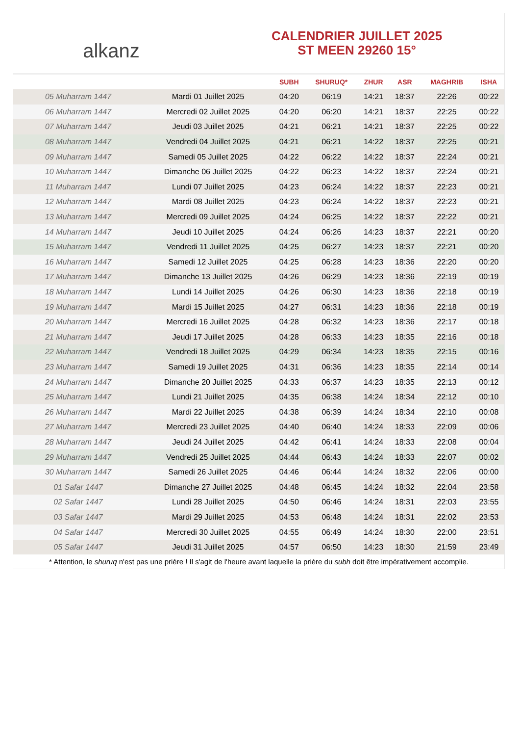alkanz
CALENDRIER JUILLET 2025
ST MEEN 29260 15°
| | | SUBH | SHURUQ* | ZHUR | ASR | MAGHRIB | ISHA |
| --- | --- | --- | --- | --- | --- | --- | --- |
| 05 Muharram 1447 | Mardi 01 Juillet 2025 | 04:20 | 06:19 | 14:21 | 18:37 | 22:26 | 00:22 |
| 06 Muharram 1447 | Mercredi 02 Juillet 2025 | 04:20 | 06:20 | 14:21 | 18:37 | 22:25 | 00:22 |
| 07 Muharram 1447 | Jeudi 03 Juillet 2025 | 04:21 | 06:21 | 14:21 | 18:37 | 22:25 | 00:22 |
| 08 Muharram 1447 | Vendredi 04 Juillet 2025 | 04:21 | 06:21 | 14:22 | 18:37 | 22:25 | 00:21 |
| 09 Muharram 1447 | Samedi 05 Juillet 2025 | 04:22 | 06:22 | 14:22 | 18:37 | 22:24 | 00:21 |
| 10 Muharram 1447 | Dimanche 06 Juillet 2025 | 04:22 | 06:23 | 14:22 | 18:37 | 22:24 | 00:21 |
| 11 Muharram 1447 | Lundi 07 Juillet 2025 | 04:23 | 06:24 | 14:22 | 18:37 | 22:23 | 00:21 |
| 12 Muharram 1447 | Mardi 08 Juillet 2025 | 04:23 | 06:24 | 14:22 | 18:37 | 22:23 | 00:21 |
| 13 Muharram 1447 | Mercredi 09 Juillet 2025 | 04:24 | 06:25 | 14:22 | 18:37 | 22:22 | 00:21 |
| 14 Muharram 1447 | Jeudi 10 Juillet 2025 | 04:24 | 06:26 | 14:23 | 18:37 | 22:21 | 00:20 |
| 15 Muharram 1447 | Vendredi 11 Juillet 2025 | 04:25 | 06:27 | 14:23 | 18:37 | 22:21 | 00:20 |
| 16 Muharram 1447 | Samedi 12 Juillet 2025 | 04:25 | 06:28 | 14:23 | 18:36 | 22:20 | 00:20 |
| 17 Muharram 1447 | Dimanche 13 Juillet 2025 | 04:26 | 06:29 | 14:23 | 18:36 | 22:19 | 00:19 |
| 18 Muharram 1447 | Lundi 14 Juillet 2025 | 04:26 | 06:30 | 14:23 | 18:36 | 22:18 | 00:19 |
| 19 Muharram 1447 | Mardi 15 Juillet 2025 | 04:27 | 06:31 | 14:23 | 18:36 | 22:18 | 00:19 |
| 20 Muharram 1447 | Mercredi 16 Juillet 2025 | 04:28 | 06:32 | 14:23 | 18:36 | 22:17 | 00:18 |
| 21 Muharram 1447 | Jeudi 17 Juillet 2025 | 04:28 | 06:33 | 14:23 | 18:35 | 22:16 | 00:18 |
| 22 Muharram 1447 | Vendredi 18 Juillet 2025 | 04:29 | 06:34 | 14:23 | 18:35 | 22:15 | 00:16 |
| 23 Muharram 1447 | Samedi 19 Juillet 2025 | 04:31 | 06:36 | 14:23 | 18:35 | 22:14 | 00:14 |
| 24 Muharram 1447 | Dimanche 20 Juillet 2025 | 04:33 | 06:37 | 14:23 | 18:35 | 22:13 | 00:12 |
| 25 Muharram 1447 | Lundi 21 Juillet 2025 | 04:35 | 06:38 | 14:24 | 18:34 | 22:12 | 00:10 |
| 26 Muharram 1447 | Mardi 22 Juillet 2025 | 04:38 | 06:39 | 14:24 | 18:34 | 22:10 | 00:08 |
| 27 Muharram 1447 | Mercredi 23 Juillet 2025 | 04:40 | 06:40 | 14:24 | 18:33 | 22:09 | 00:06 |
| 28 Muharram 1447 | Jeudi 24 Juillet 2025 | 04:42 | 06:41 | 14:24 | 18:33 | 22:08 | 00:04 |
| 29 Muharram 1447 | Vendredi 25 Juillet 2025 | 04:44 | 06:43 | 14:24 | 18:33 | 22:07 | 00:02 |
| 30 Muharram 1447 | Samedi 26 Juillet 2025 | 04:46 | 06:44 | 14:24 | 18:32 | 22:06 | 00:00 |
| 01 Safar 1447 | Dimanche 27 Juillet 2025 | 04:48 | 06:45 | 14:24 | 18:32 | 22:04 | 23:58 |
| 02 Safar 1447 | Lundi 28 Juillet 2025 | 04:50 | 06:46 | 14:24 | 18:31 | 22:03 | 23:55 |
| 03 Safar 1447 | Mardi 29 Juillet 2025 | 04:53 | 06:48 | 14:24 | 18:31 | 22:02 | 23:53 |
| 04 Safar 1447 | Mercredi 30 Juillet 2025 | 04:55 | 06:49 | 14:24 | 18:30 | 22:00 | 23:51 |
| 05 Safar 1447 | Jeudi 31 Juillet 2025 | 04:57 | 06:50 | 14:23 | 18:30 | 21:59 | 23:49 |
* Attention, le shuruq n'est pas une prière ! Il s'agit de l'heure avant laquelle la prière du subh doit être impérativement accomplie.